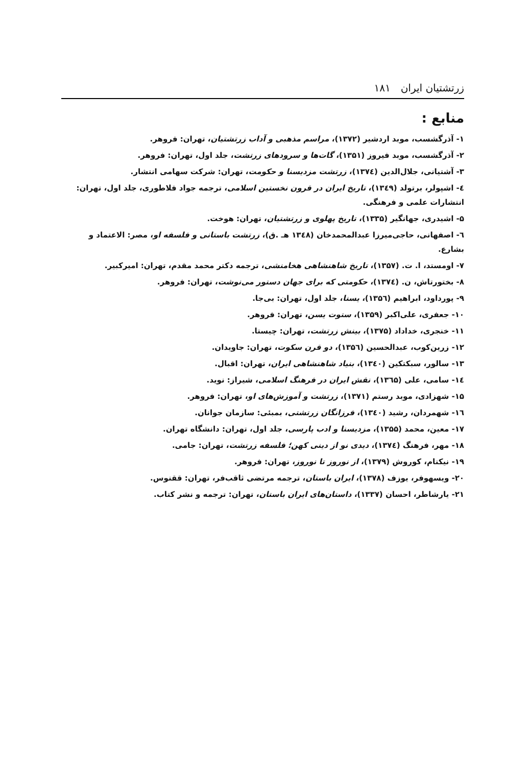زرتشتیان ایران ۱۸۱
منابع :
۱- آذرگشسب، موبد اردشیر (۱۳۷۲)، مراسم مذهبی و آداب زرتشتیان، تهران: فروهر.
۲- آذرگشسب، موبد فیروز (۱۳۵۱)، گات‌ها و سرودهای زرتشت، جلد اول، تهران: فروهر.
۳- آشتیانی، جلال‌الدین (۱۳۷٤)، زرتشت مزدیسنا و حکومت، تهران: شرکت سهامی انتشار.
٤- اشپولر، برتولد (۱۳٤۹)، تاریخ ایران در قرون نخستین اسلامی، ترجمه جواد فلاطوری، جلد اول، تهران: انتشارات علمی و فرهنگی.
۵- اشیدری، جهانگیر (۱۳۳۵)، تاریخ پهلوی و زرتشتیان، تهران: هوخت.
٦- اصفهانی، حاجی‌میرزا عبدالمحمدخان (۱۳٤۸ هـ .ق)، زرتشت باستانی و فلسفه او، مصر: الاعتماد و بشارع.
۷- اومستد، ا. ت. (۱۳۵۷)، تاریخ شاهنشاهی هخامنشی، ترجمه دکتر محمد مقدم، تهران: امیرکبیر.
۸- بختورتاش، ن. (۱۳۷٤)، حکومتی که برای جهان دستور می‌نوشت، تهران: فروهر.
۹- پورداود، ابراهیم (۱۳۵٦)، یسنا، جلد اول، تهران: بی‌جا.
۱۰- جعفری، علی‌اکبر (۱۳۵۹)، ستوت یسن، تهران: فروهر.
۱۱- خنجری، خداداد (۱۳۷۵)، بینش زرتشت، تهران: چیستا.
۱۲- زرین‌کوب، عبدالحسین (۱۳۵٦)، دو قرن سکوت، تهران: جاویدان.
۱۳- سالور، سبکتکین (۱۳٤۰)، بنیاد شاهنشاهی ایران، تهران: اقبال.
۱٤- سامی، علی (۱۳٦۵)، نقش ایران در فرهنگ اسلامی، شیراز: نوید.
۱۵- شهزادی، موبد رستم (۱۳۷۱)، زرتشت و آموزش‌های او، تهران: فروهر.
۱٦- شهمردان، رشید (۱۳٤۰)، فرزانگان زرتشتی، بمبئی: سازمان جوانان.
۱۷- معین، محمد (۱۳۵۵)، مزدیسنا و ادب پارسی، جلد اول، تهران: دانشگاه تهران.
۱۸- مهر، فرهنگ (۱۳۷٤)، دیدی نو از دینی کهن؛ فلسفه زرتشت، تهران: جامی.
۱۹- نیکنام، کوروش (۱۳۷۹)، از نوروز تا نوروز، تهران: فروهر.
۲۰- ویسهوفر، یوزف (۱۳۷۸)، ایران باستان، ترجمه مرتضی ثاقب‌فر، تهران: ققنوس.
۲۱- یارشاطر، احسان (۱۳۳۷)، داستان‌های ایران باستان، تهران: ترجمه و نشر کتاب.